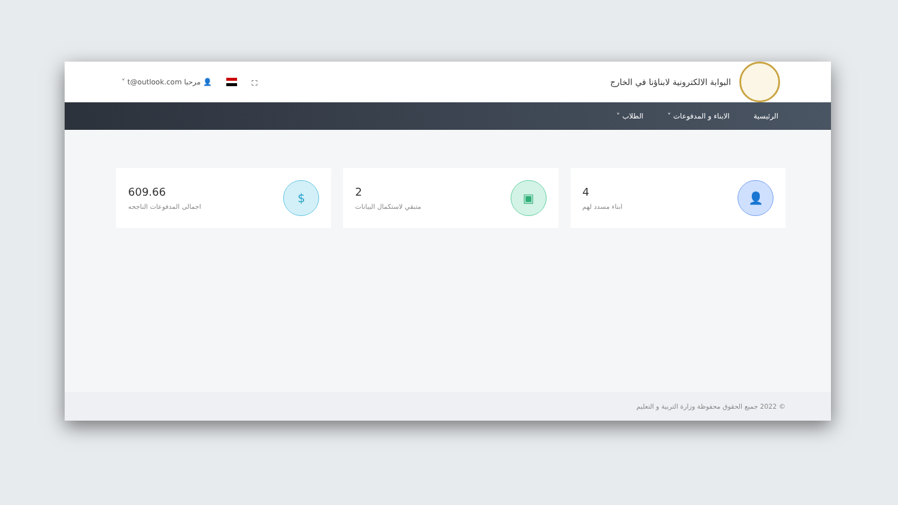البوابة الالكترونية لابناؤنا في الخارج
⛶ 👤 مرحبا t@outlook.com ˅
الرئيسية الابناء و المدفوعات ˅ الطلاب ˅
👤
4
ابناء مسدد لهم
▣
2
متبقي لاستكمال البيانات
$
609.66
اجمالى المدفوعات الناجحه
© 2022 جميع الحقوق محفوظة وزارة التربية و التعليم